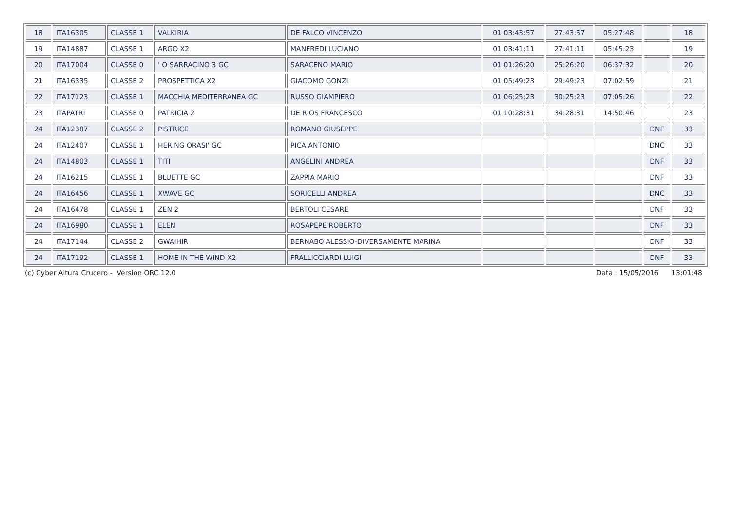| 18 | ITA16305 | CLASSE 1 | VALKIRIA | DE FALCO VINCENZO | 01 03:43:57 | 27:43:57 | 05:27:48 | | 18 |
| 19 | ITA14887 | CLASSE 1 | ARGO X2 | MANFREDI LUCIANO | 01 03:41:11 | 27:41:11 | 05:45:23 | | 19 |
| 20 | ITA17004 | CLASSE 0 | ' O SARRACINO 3 GC | SARACENO MARIO | 01 01:26:20 | 25:26:20 | 06:37:32 | | 20 |
| 21 | ITA16335 | CLASSE 2 | PROSPETTICA X2 | GIACOMO GONZI | 01 05:49:23 | 29:49:23 | 07:02:59 | | 21 |
| 22 | ITA17123 | CLASSE 1 | MACCHIA MEDITERRANEA GC | RUSSO GIAMPIERO | 01 06:25:23 | 30:25:23 | 07:05:26 | | 22 |
| 23 | ITAPATRI | CLASSE 0 | PATRICIA 2 | DE RIOS FRANCESCO | 01 10:28:31 | 34:28:31 | 14:50:46 | | 23 |
| 24 | ITA12387 | CLASSE 2 | PISTRICE | ROMANO GIUSEPPE | | | | DNF | 33 |
| 24 | ITA12407 | CLASSE 1 | HERING ORASI' GC | PICA ANTONIO | | | | DNC | 33 |
| 24 | ITA14803 | CLASSE 1 | TITI | ANGELINI ANDREA | | | | DNF | 33 |
| 24 | ITA16215 | CLASSE 1 | BLUETTE GC | ZAPPIA MARIO | | | | DNF | 33 |
| 24 | ITA16456 | CLASSE 1 | XWAVE GC | SORICELLI ANDREA | | | | DNC | 33 |
| 24 | ITA16478 | CLASSE 1 | ZEN 2 | BERTOLI CESARE | | | | DNF | 33 |
| 24 | ITA16980 | CLASSE 1 | ELEN | ROSAPEPE ROBERTO | | | | DNF | 33 |
| 24 | ITA17144 | CLASSE 2 | GWAIHIR | BERNABO'ALESSIO-DIVERSAMENTE MARINA | | | | DNF | 33 |
| 24 | ITA17192 | CLASSE 1 | HOME IN THE WIND X2 | FRALLICCIARDI LUIGI | | | | DNF | 33 |
(c) Cyber Altura Crucero - Version ORC 12.0 Data : 15/05/2016 13:01:48